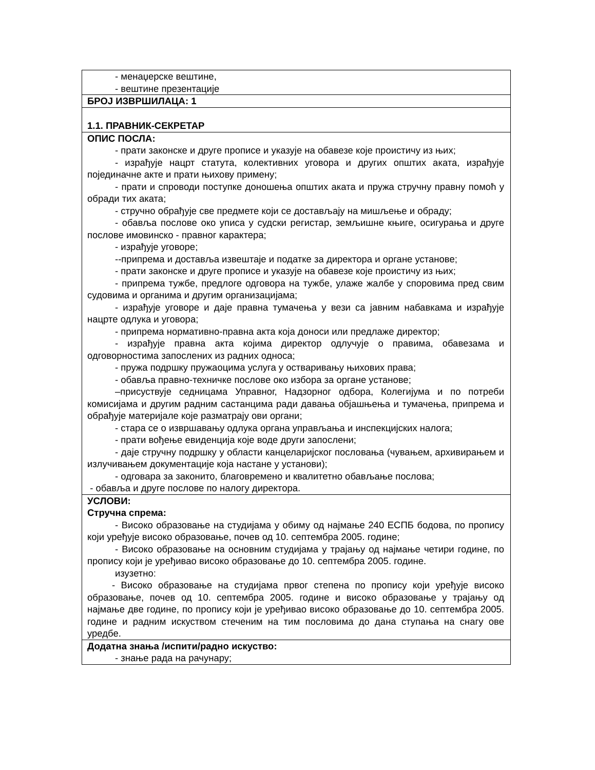| - менаџерске вештине, - вештине презентације |
| БРОЈ ИЗВРШИЛАЦА: 1 |
| 1.1. ПРАВНИК-СЕКРЕТАР |
| ОПИС ПОСЛА: - прати законске и друге прописе и указује на обавезе које проистичу из њих; - израђује нацрт статута, колективних уговора и других општих аката, израђује појединачне акте и прати њихову примену; - прати и спроводи поступке доношења општих аката и пружа стручну правну помоћ у обради тих аката; - стручно обрађује све предмете који се достављају на мишљење и обраду; - обавља послове око уписа у судски регистар, земљишне књиге, осигурања и друге послове имовинско - правног карактера; - израђује уговоре; --припрема и доставља извештаје и податке за директора и органе установе; - прати законске и друге прописе и указује на обавезе које проистичу из њих; - припрема тужбе, предлоге одговора на тужбе, улаже жалбе у споровима пред свим судовима и органима и другим организацијама; - израђује уговоре и даје правна тумачења у вези са јавним набавкама и израђује нацрте одлука и уговора; - припрема нормативно-правна акта која доноси или предлаже директор; - израђује правна акта којима директор одлучује о правима, обавезама и одговорностима запослених из радних односа; - пружа подршку пружаоцима услуга у остваривању њихових права; - обавља правно-техничке послове око избора за органе установе; –присуствује седницама Управног, Надзорног одбора, Колегијума и по потреби комисијама и другим радним састанцима ради давања објашњења и тумачења, припрема и обрађује материјале које разматрају ови органи; - стара се о извршавању одлука органа управљања и инспекцијских налога; - прати вођење евиденција које воде други запослени; - даје стручну подршку у области канцеларијског пословања (чувањем, архивирањем и излучивањем документације која настане у установи); - одговара за законито, благовремено и квалитетно обављање послова; - обавља и друге послове по налогу директора. |
| УСЛОВИ: Стручна спрема: - Високо образовање на студијама у обиму од најмање 240 ЕСПБ бодова, по пропису који уређује високо образовање, почев од 10. септембра 2005. године; - Високо образовање на основним студијама у трајању од најмање четири године, по пропису који је уређивао високо образовање до 10. септембра 2005. године. изузетно: - Високо образовање на студијама првог степена по пропису који уређује високо образовање, почев од 10. септембра 2005. године и високо образовање у трајању од најмање две године, по пропису који је уређивао високо образовање до 10. септембра 2005. године и радним искуством стеченим на тим пословима до дана ступања на снагу ове уредбе. |
| Додатна знања /испити/радно искуство: - знање рада на рачунару; |